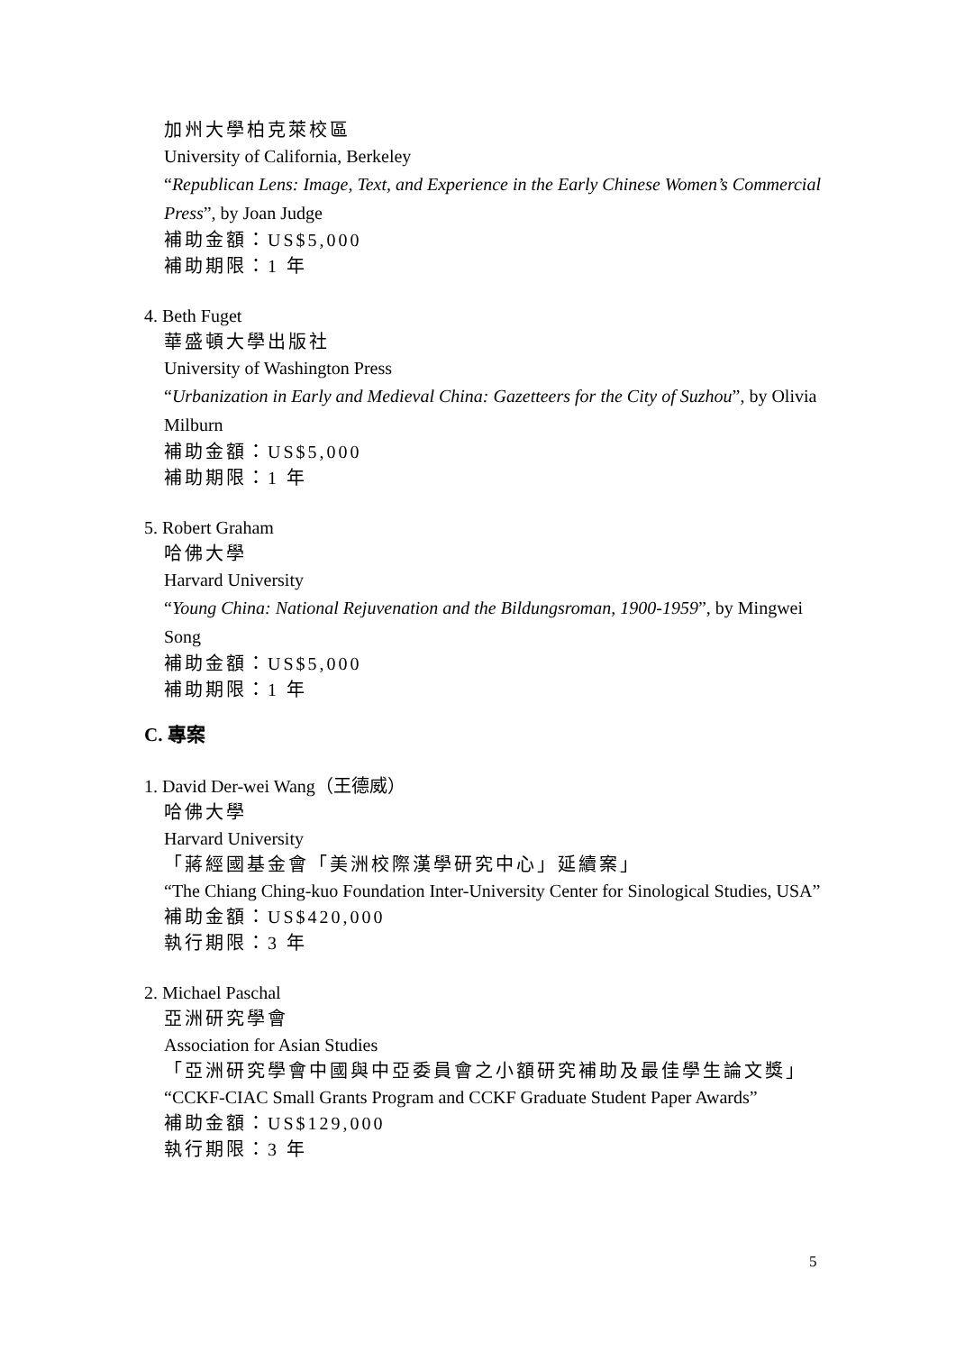加州大學柏克萊校區
University of California, Berkeley
“Republican Lens: Image, Text, and Experience in the Early Chinese Women’s Commercial Press”, by Joan Judge
補助金額：US$5,000
補助期限：1 年
4. Beth Fuget
華盛頓大學出版社
University of Washington Press
“Urbanization in Early and Medieval China: Gazetteers for the City of Suzhou”, by Olivia Milburn
補助金額：US$5,000
補助期限：1 年
5. Robert Graham
哈佛大學
Harvard University
“Young China: National Rejuvenation and the Bildungsroman, 1900-1959”, by Mingwei Song
補助金額：US$5,000
補助期限：1 年
C. 專案
1. David Der-wei Wang（王德威）
哈佛大學
Harvard University
「蔣經國基金會「美洲校際漢學研究中心」延續案」
“The Chiang Ching-kuo Foundation Inter-University Center for Sinological Studies, USA”
補助金額：US$420,000
執行期限：3 年
2. Michael Paschal
亞洲研究學會
Association for Asian Studies
「亞洲研究學會中國與中亞委員會之小額研究補助及最佳學生論文獎」
“CCKF-CIAC Small Grants Program and CCKF Graduate Student Paper Awards”
補助金額：US$129,000
執行期限：3 年
5